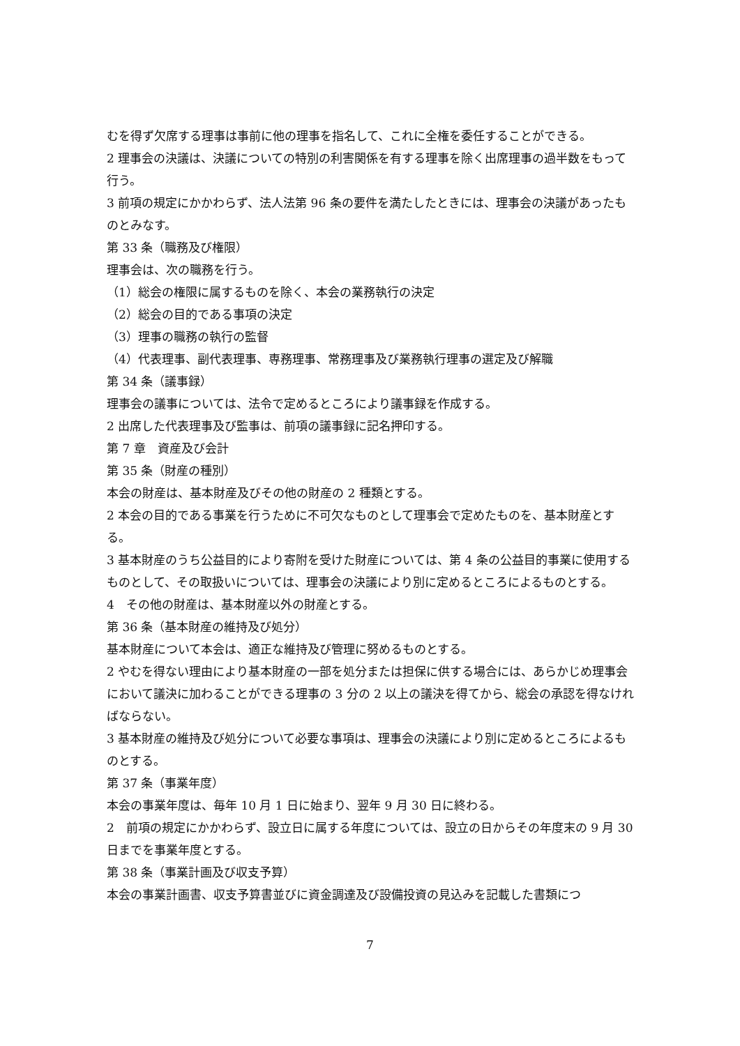むを得ず欠席する理事は事前に他の理事を指名して、これに全権を委任することができる。
2 理事会の決議は、決議についての特別の利害関係を有する理事を除く出席理事の過半数をもって行う。
3 前項の規定にかかわらず、法人法第 96 条の要件を満たしたときには、理事会の決議があったものとみなす。
第 33 条（職務及び権限）
理事会は、次の職務を行う。
（1）総会の権限に属するものを除く、本会の業務執行の決定
（2）総会の目的である事項の決定
（3）理事の職務の執行の監督
（4）代表理事、副代表理事、専務理事、常務理事及び業務執行理事の選定及び解職
第 34 条（議事録）
理事会の議事については、法令で定めるところにより議事録を作成する。
2 出席した代表理事及び監事は、前項の議事録に記名押印する。
第 7 章　資産及び会計
第 35 条（財産の種別）
本会の財産は、基本財産及びその他の財産の 2 種類とする。
2 本会の目的である事業を行うために不可欠なものとして理事会で定めたものを、基本財産とする。
3 基本財産のうち公益目的により寄附を受けた財産については、第 4 条の公益目的事業に使用するものとして、その取扱いについては、理事会の決議により別に定めるところによるものとする。
4　その他の財産は、基本財産以外の財産とする。
第 36 条（基本財産の維持及び処分）
基本財産について本会は、適正な維持及び管理に努めるものとする。
2 やむを得ない理由により基本財産の一部を処分または担保に供する場合には、あらかじめ理事会において議決に加わることができる理事の 3 分の 2 以上の議決を得てから、総会の承認を得なければならない。
3 基本財産の維持及び処分について必要な事項は、理事会の決議により別に定めるところによるものとする。
第 37 条（事業年度）
本会の事業年度は、毎年 10 月 1 日に始まり、翌年 9 月 30 日に終わる。
2　前項の規定にかかわらず、設立日に属する年度については、設立の日からその年度末の 9 月 30 日までを事業年度とする。
第 38 条（事業計画及び収支予算）
本会の事業計画書、収支予算書並びに資金調達及び設備投資の見込みを記載した書類につ
7